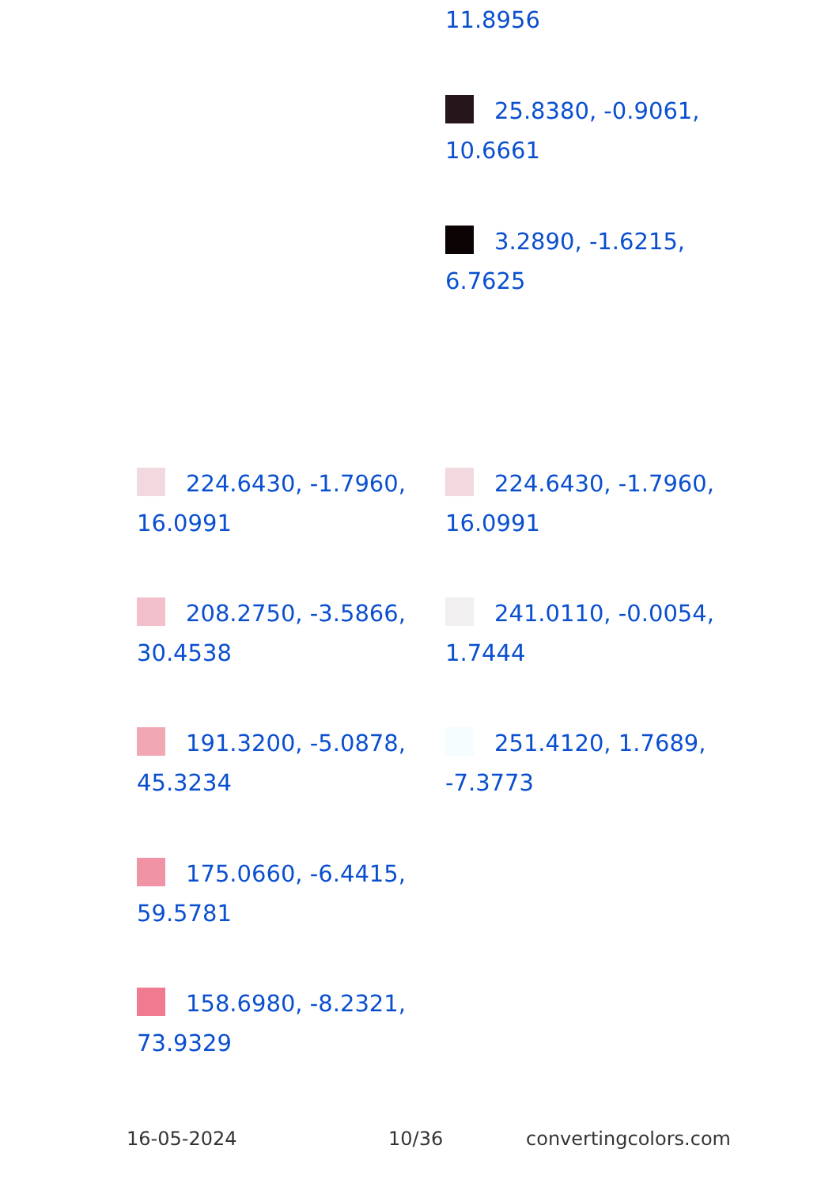11.8956
25.8380, -0.9061, 10.6661
3.2890, -1.6215, 6.7625
224.6430, -1.7960, 16.0991
224.6430, -1.7960, 16.0991
208.2750, -3.5866, 30.4538
241.0110, -0.0054, 1.7444
191.3200, -5.0878, 45.3234
251.4120, 1.7689, -7.3773
175.0660, -6.4415, 59.5781
158.6980, -8.2321, 73.9329
16-05-2024 10/36 convertingcolors.com